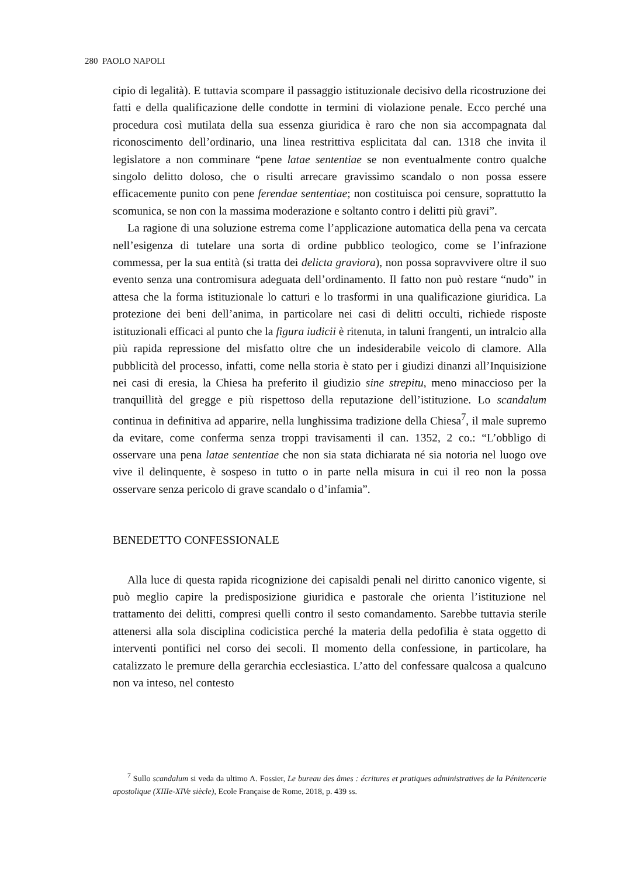280 PAOLO NAPOLI
cipio di legalità). E tuttavia scompare il passaggio istituzionale decisivo della ricostruzione dei fatti e della qualificazione delle condotte in termini di violazione penale. Ecco perché una procedura così mutilata della sua essenza giuridica è raro che non sia accompagnata dal riconoscimento dell’ordinario, una linea restrittiva esplicitata dal can. 1318 che invita il legislatore a non comminare “pene latae sententiae se non eventualmente contro qualche singolo delitto doloso, che o risulti arrecare gravissimo scandalo o non possa essere efficacemente punito con pene ferendae sententiae; non costituisca poi censure, soprattutto la scomunica, se non con la massima moderazione e soltanto contro i delitti più gravi”.
La ragione di una soluzione estrema come l’applicazione automatica della pena va cercata nell’esigenza di tutelare una sorta di ordine pubblico teologico, come se l’infrazione commessa, per la sua entità (si tratta dei delicta graviora), non possa sopravvivere oltre il suo evento senza una contromisura adeguata dell’ordinamento. Il fatto non può restare “nudo” in attesa che la forma istituzionale lo catturi e lo trasformi in una qualificazione giuridica. La protezione dei beni dell’anima, in particolare nei casi di delitti occulti, richiede risposte istituzionali efficaci al punto che la figura iudicii è ritenuta, in taluni frangenti, un intralcio alla più rapida repressione del misfatto oltre che un indesiderabile veicolo di clamore. Alla pubblicità del processo, infatti, come nella storia è stato per i giudizi dinanzi all’Inquisizione nei casi di eresia, la Chiesa ha preferito il giudizio sine strepitu, meno minaccioso per la tranquillità del gregge e più rispettoso della reputazione dell’istituzione. Lo scandalum continua in definitiva ad apparire, nella lunghissima tradizione della Chiesa<sup>7</sup>, il male supremo da evitare, come conferma senza troppi travisamenti il can. 1352, 2 co.: “L’obbligo di osservare una pena latae sententiae che non sia stata dichiarata né sia notoria nel luogo ove vive il delinquente, è sospeso in tutto o in parte nella misura in cui il reo non la possa osservare senza pericolo di grave scandalo o d’infamia”.
BENEDETTO CONFESSIONALE
Alla luce di questa rapida ricognizione dei capisaldi penali nel diritto canonico vigente, si può meglio capire la predisposizione giuridica e pastorale che orienta l’istituzione nel trattamento dei delitti, compresi quelli contro il sesto comandamento. Sarebbe tuttavia sterile attenersi alla sola disciplina codicistica perché la materia della pedofilia è stata oggetto di interventi pontifici nel corso dei secoli. Il momento della confessione, in particolare, ha catalizzato le premure della gerarchia ecclesiastica. L’atto del confessare qualcosa a qualcuno non va inteso, nel contesto
<sup>7</sup> Sullo scandalum si veda da ultimo A. Fossier, Le bureau des âmes : écritures et pratiques administratives de la Pénitencerie apostolique (XIIIe-XIVe siècle), Ecole Française de Rome, 2018, p. 439 ss.